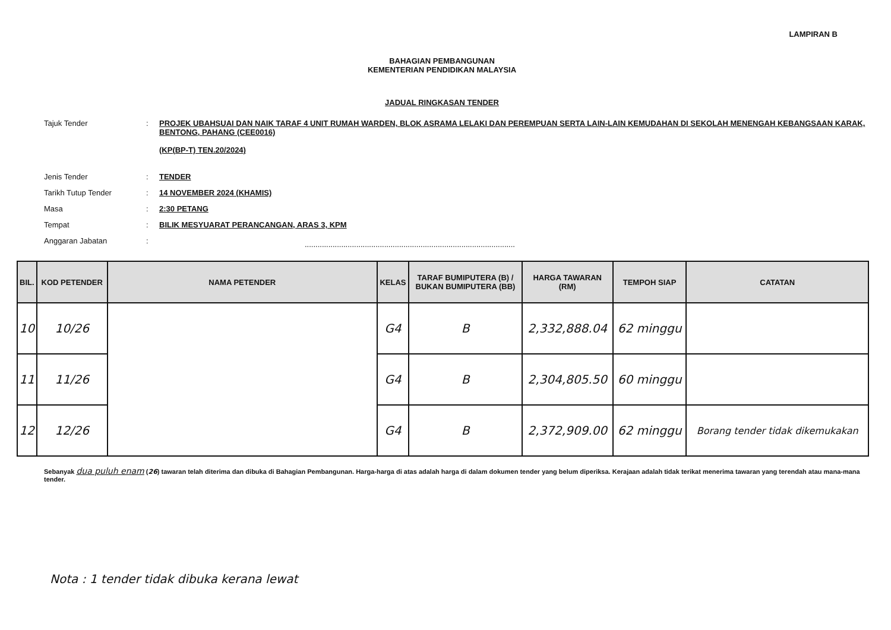LAMPIRAN B
BAHAGIAN PEMBANGUNAN
KEMENTERIAN PENDIDIKAN MALAYSIA
JADUAL RINGKASAN TENDER
Tajuk Tender : PROJEK UBAHSUAI DAN NAIK TARAF 4 UNIT RUMAH WARDEN, BLOK ASRAMA LELAKI DAN PEREMPUAN SERTA LAIN-LAIN KEMUDAHAN DI SEKOLAH MENENGAH KEBANGSAAN KARAK, BENTONG, PAHANG (CEE0016)
(KP(BP-T) TEN.20/2024)
Jenis Tender : TENDER
Tarikh Tutup Tender : 14 NOVEMBER 2024 (KHAMIS)
Masa : 2:30 PETANG
Tempat : BILIK MESYUARAT PERANCANGAN, ARAS 3, KPM
Anggaran Jabatan :
..................................................................................................
| BIL. | KOD PETENDER | NAMA PETENDER | KELAS | TARAF BUMIPUTERA (B) / BUKAN BUMIPUTERA (BB) | HARGA TAWARAN (RM) | TEMPOH SIAP | CATATAN |
| --- | --- | --- | --- | --- | --- | --- | --- |
| 10 | 10/26 | | G4 | B | 2,332,888.04 | 62 minggu | |
| 11 | 11/26 | | G4 | B | 2,304,805.50 | 60 minggu | |
| 12 | 12/26 | | G4 | B | 2,372,909.00 | 62 minggu | Borang tender tidak dikemukakan |
Sebanyak dua puluh enam (26) tawaran telah diterima dan dibuka di Bahagian Pembangunan. Harga-harga di atas adalah harga di dalam dokumen tender yang belum diperiksa. Kerajaan adalah tidak terikat menerima tawaran yang terendah atau mana-mana tender.
Nota : 1 tender tidak dibuka kerana lewat